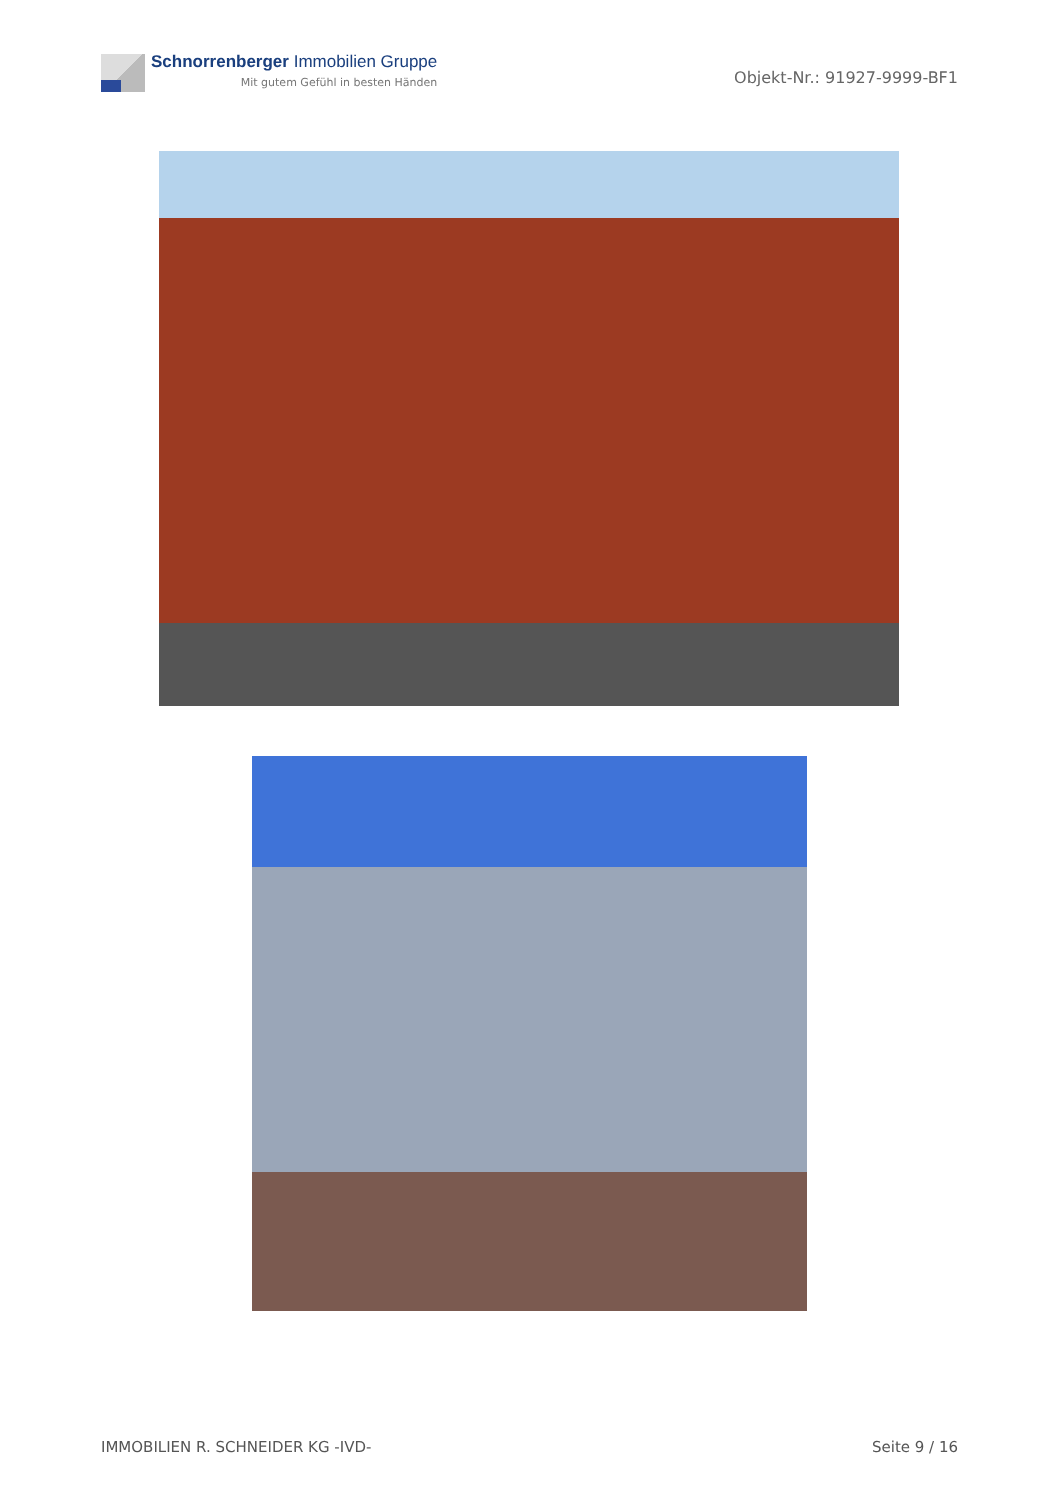Schnorrenberger Immobilien Gruppe
Mit gutem Gefühl in besten Händen
Objekt-Nr.: 91927-9999-BF1
IMMOBILIEN R. SCHNEIDER KG -IVD- Seite 9 / 16